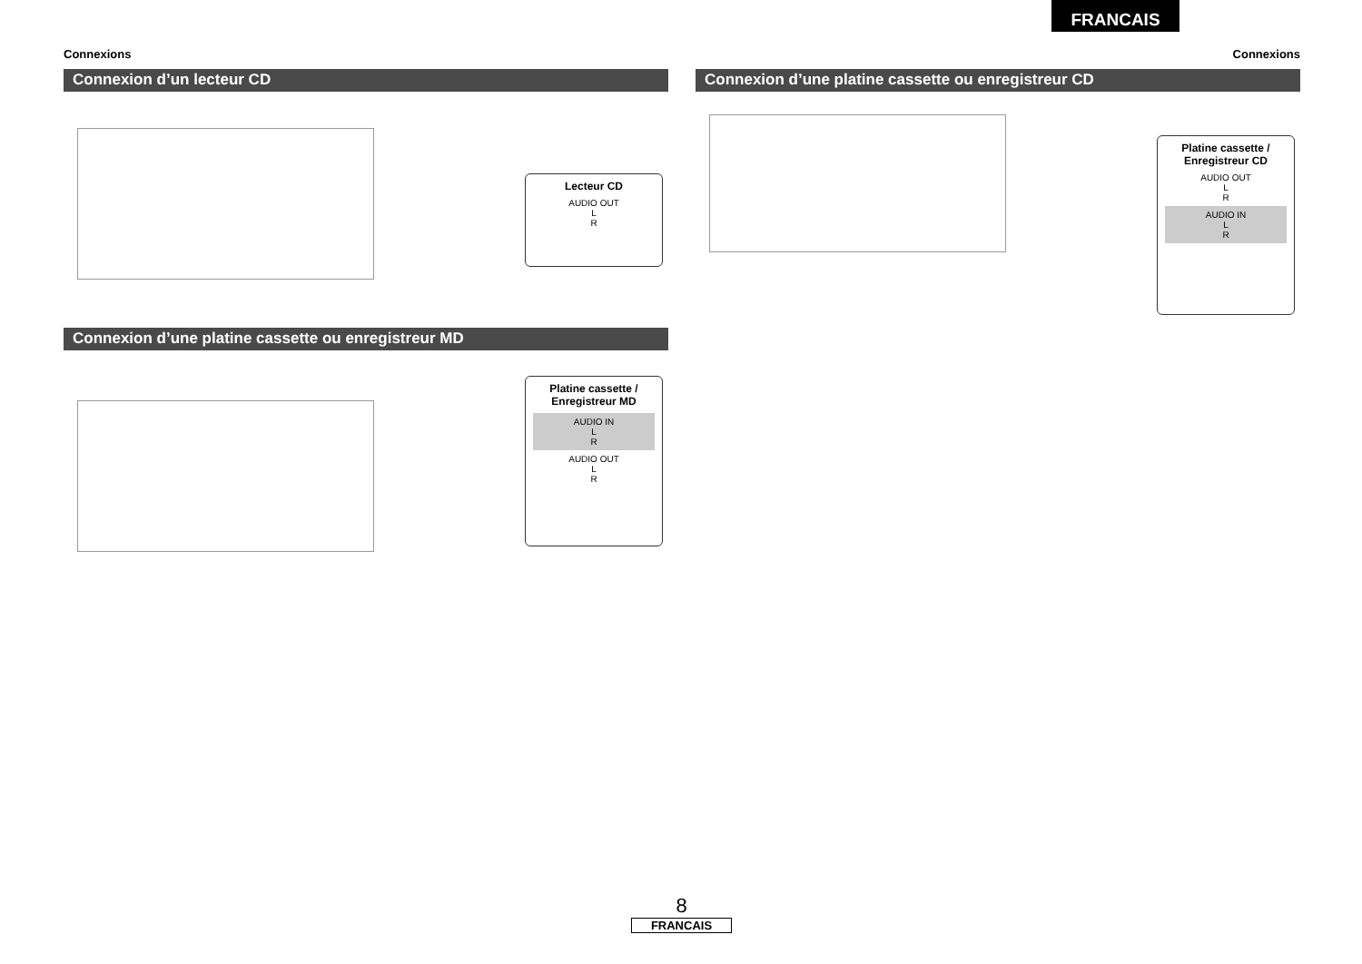FRANCAIS
Connexions
Connexion d’un lecteur CD
Lecteur CD
AUDIO OUT
L
R
Connexion d’une platine cassette ou enregistreur MD
Platine cassette /
Enregistreur MD
AUDIO IN
L
R
AUDIO OUT
L
R
Connexions
Connexion d’une platine cassette ou enregistreur CD
Platine cassette /
Enregistreur CD
AUDIO OUT
L
R
AUDIO IN
L
R
8
FRANCAIS